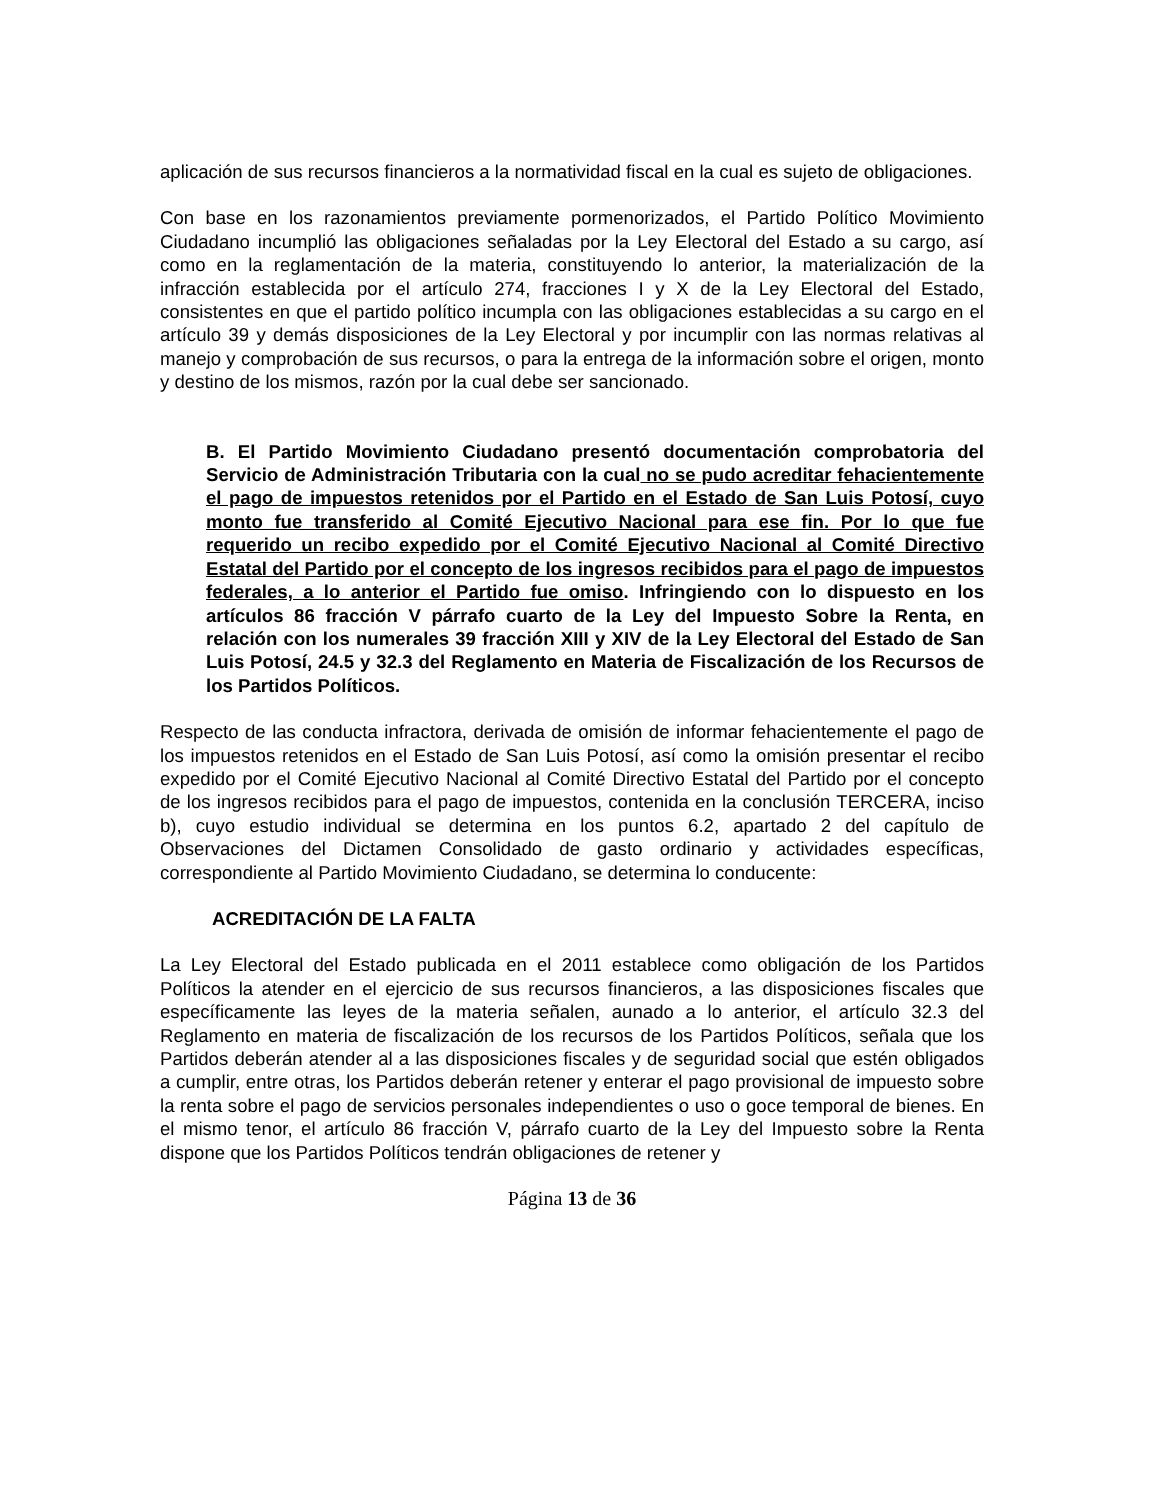aplicación de sus recursos financieros a la normatividad fiscal en la cual es sujeto de obligaciones.
Con base en los razonamientos previamente pormenorizados, el Partido Político Movimiento Ciudadano incumplió las obligaciones señaladas por la Ley Electoral del Estado a su cargo, así como en la reglamentación de la materia, constituyendo lo anterior, la materialización de la infracción establecida por el artículo 274, fracciones I y X de la Ley Electoral del Estado, consistentes en que el partido político incumpla con las obligaciones establecidas a su cargo en el artículo 39 y demás disposiciones de la Ley Electoral y por incumplir con las normas relativas al manejo y comprobación de sus recursos, o para la entrega de la información sobre el origen, monto y destino de los mismos, razón por la cual debe ser sancionado.
B. El Partido Movimiento Ciudadano presentó documentación comprobatoria del Servicio de Administración Tributaria con la cual no se pudo acreditar fehacientemente el pago de impuestos retenidos por el Partido en el Estado de San Luis Potosí, cuyo monto fue transferido al Comité Ejecutivo Nacional para ese fin. Por lo que fue requerido un recibo expedido por el Comité Ejecutivo Nacional al Comité Directivo Estatal del Partido por el concepto de los ingresos recibidos para el pago de impuestos federales, a lo anterior el Partido fue omiso. Infringiendo con lo dispuesto en los artículos 86 fracción V párrafo cuarto de la Ley del Impuesto Sobre la Renta, en relación con los numerales 39 fracción XIII y XIV de la Ley Electoral del Estado de San Luis Potosí, 24.5 y 32.3 del Reglamento en Materia de Fiscalización de los Recursos de los Partidos Políticos.
Respecto de las conducta infractora, derivada de omisión de informar fehacientemente el pago de los impuestos retenidos en el Estado de San Luis Potosí, así como la omisión presentar el recibo expedido por el Comité Ejecutivo Nacional al Comité Directivo Estatal del Partido por el concepto de los ingresos recibidos para el pago de impuestos, contenida en la conclusión TERCERA, inciso b), cuyo estudio individual se determina en los puntos 6.2, apartado 2 del capítulo de Observaciones del Dictamen Consolidado de gasto ordinario y actividades específicas, correspondiente al Partido Movimiento Ciudadano, se determina lo conducente:
ACREDITACIÓN DE LA FALTA
La Ley Electoral del Estado publicada en el 2011 establece como obligación de los Partidos Políticos la atender en el ejercicio de sus recursos financieros, a las disposiciones fiscales que específicamente las leyes de la materia señalen, aunado a lo anterior, el artículo 32.3 del Reglamento en materia de fiscalización de los recursos de los Partidos Políticos, señala que los Partidos deberán atender al a las disposiciones fiscales y de seguridad social que estén obligados a cumplir, entre otras, los Partidos deberán retener y enterar el pago provisional de impuesto sobre la renta sobre el pago de servicios personales independientes o uso o goce temporal de bienes. En el mismo tenor, el artículo 86 fracción V, párrafo cuarto de la Ley del Impuesto sobre la Renta dispone que los Partidos Políticos tendrán obligaciones de retener y
Página 13 de 36